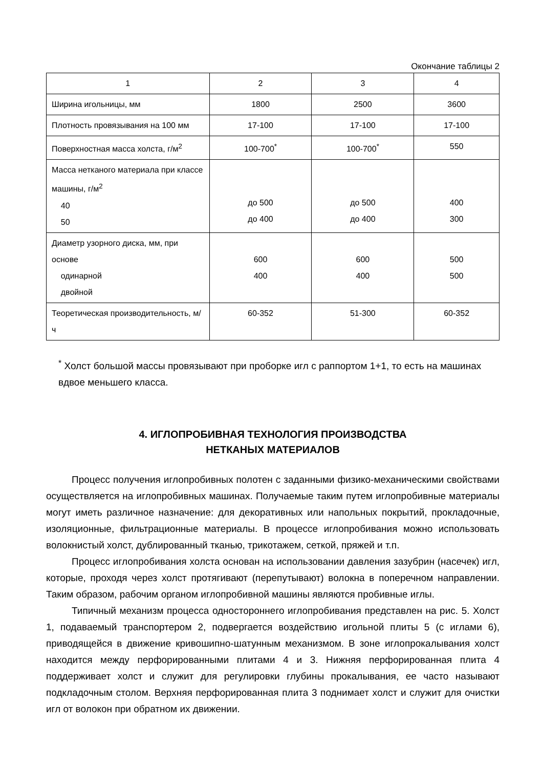Окончание таблицы 2
| 1 | 2 | 3 | 4 |
| Ширина игольницы, мм | 1800 | 2500 | 3600 |
| Плотность провязывания на 100 мм | 17-100 | 17-100 | 17-100 |
| Поверхностная масса холста, г/м<sup>2</sup> | 100-700<sup>*</sup> | 100-700<sup>*</sup> | 550 |
| Масса нетканого материала при классе машины, г/м<sup>2</sup> 40 50 | до 500 до 400 | до 500 до 400 | 400 300 |
| Диаметр узорного диска, мм, при основе одинарной двойной | 600 400 | 600 400 | 500 500 |
| Теоретическая производительность, м/ч | 60-352 | 51-300 | 60-352 |
<sup>*</sup> Холст большой массы провязывают при проборке игл с раппортом 1+1, то есть на машинах вдвое меньшего класса.
4. ИГЛОПРОБИВНАЯ ТЕХНОЛОГИЯ ПРОИЗВОДСТВА
НЕТКАНЫХ МАТЕРИАЛОВ
Процесс получения иглопробивных полотен с заданными физико-механическими свойствами осуществляется на иглопробивных машинах. Получаемые таким путем иглопробивные материалы могут иметь различное назначение: для декоративных или напольных покрытий, прокладочные, изоляционные, фильтрационные материалы. В процессе иглопробивания можно использовать волокнистый холст, дублированный тканью, трикотажем, сеткой, пряжей и т.п.
Процесс иглопробивания холста основан на использовании давления зазубрин (насечек) игл, которые, проходя через холст протягивают (перепутывают) волокна в поперечном направлении. Таким образом, рабочим органом иглопробивной машины являются пробивные иглы.
Типичный механизм процесса одностороннего иглопробивания представлен на рис. 5. Холст 1, подаваемый транспортером 2, подвергается воздействию игольной плиты 5 (с иглами 6), приводящейся в движение кривошипно-шатунным механизмом. В зоне иглопрокалывания холст находится между перфорированными плитами 4 и 3. Нижняя перфорированная плита 4 поддерживает холст и служит для регулировки глубины прокалывания, ее часто называют подкладочным столом. Верхняя перфорированная плита 3 поднимает холст и служит для очистки игл от волокон при обратном их движении.